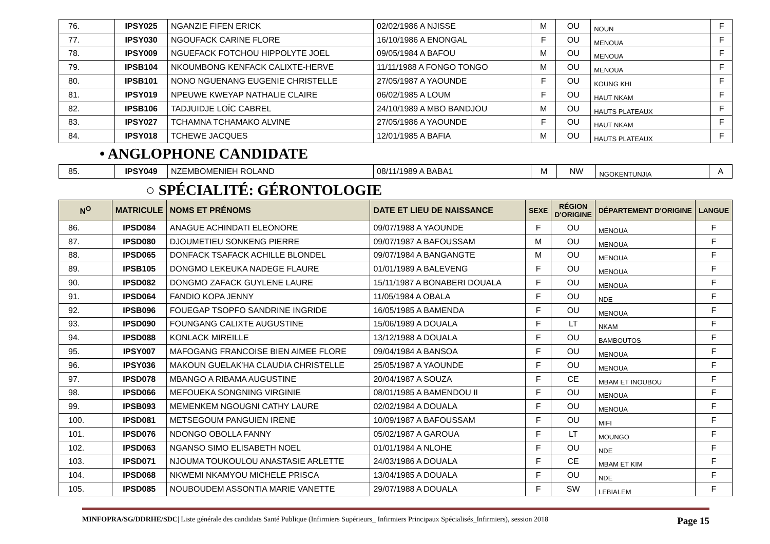| 76. | IPSY025 | NGANZIE FIFEN ERICK | 02/02/1986 A NJISSE | M | OU | NOUN | F |
| 77. | IPSY030 | NGOUFACK CARINE FLORE | 16/10/1986 A ENONGAL | F | OU | MENOUA | F |
| 78. | IPSY009 | NGUEFACK FOTCHOU HIPPOLYTE JOEL | 09/05/1984 A BAFOU | M | OU | MENOUA | F |
| 79. | IPSB104 | NKOUMBONG KENFACK CALIXTE-HERVE | 11/11/1988 A FONGO TONGO | M | OU | MENOUA | F |
| 80. | IPSB101 | NONO NGUENANG EUGENIE CHRISTELLE | 27/05/1987 A YAOUNDE | F | OU | KOUNG KHI | F |
| 81. | IPSY019 | NPEUWE KWEYAP NATHALIE CLAIRE | 06/02/1985 A LOUM | F | OU | HAUT NKAM | F |
| 82. | IPSB106 | TADJUIDJE LOÏC CABREL | 24/10/1989 A MBO BANDJOU | M | OU | HAUTS PLATEAUX | F |
| 83. | IPSY027 | TCHAMNA TCHAMAKO ALVINE | 27/05/1986 A YAOUNDE | F | OU | HAUT NKAM | F |
| 84. | IPSY018 | TCHEWE JACQUES | 12/01/1985 A BAFIA | M | OU | HAUTS PLATEAUX | F |
• ANGLOPHONE CANDIDATE
| 85. | IPSY049 | NZEMBOMENIEH ROLAND | 08/11/1989 A BABA1 | M | NW | NGOKENTUNJIA | A |
○ SPÉCIALITÉ: GÉRONTOLOGIE
| N<sup>O</sup> | MATRICULE | NOMS ET PRÉNOMS | DATE ET LIEU DE NAISSANCE | SEXE | RÉGION D'ORIGINE | DÉPARTEMENT D'ORIGINE | LANGUE |
| --- | --- | --- | --- | --- | --- | --- | --- |
| 86. | IPSD084 | ANAGUE ACHINDATI ELEONORE | 09/07/1988 A YAOUNDE | F | OU | MENOUA | F |
| 87. | IPSD080 | DJOUMETIEU SONKENG PIERRE | 09/07/1987 A BAFOUSSAM | M | OU | MENOUA | F |
| 88. | IPSD065 | DONFACK TSAFACK ACHILLE BLONDEL | 09/07/1984 A BANGANGTE | M | OU | MENOUA | F |
| 89. | IPSB105 | DONGMO LEKEUKA NADEGE FLAURE | 01/01/1989 A BALEVENG | F | OU | MENOUA | F |
| 90. | IPSD082 | DONGMO ZAFACK GUYLENE LAURE | 15/11/1987 A BONABERI DOUALA | F | OU | MENOUA | F |
| 91. | IPSD064 | FANDIO KOPA JENNY | 11/05/1984 A OBALA | F | OU | NDE | F |
| 92. | IPSB096 | FOUEGAP TSOPFO SANDRINE INGRIDE | 16/05/1985 A BAMENDA | F | OU | MENOUA | F |
| 93. | IPSD090 | FOUNGANG CALIXTE AUGUSTINE | 15/06/1989 A DOUALA | F | LT | NKAM | F |
| 94. | IPSD088 | KONLACK MIREILLE | 13/12/1988 A DOUALA | F | OU | BAMBOUTOS | F |
| 95. | IPSY007 | MAFOGANG FRANCOISE BIEN AIMEE FLORE | 09/04/1984 A BANSOA | F | OU | MENOUA | F |
| 96. | IPSY036 | MAKOUN GUELAK'HA CLAUDIA CHRISTELLE | 25/05/1987 A YAOUNDE | F | OU | MENOUA | F |
| 97. | IPSD078 | MBANGO A RIBAMA AUGUSTINE | 20/04/1987 A SOUZA | F | CE | MBAM ET INOUBOU | F |
| 98. | IPSD066 | MEFOUEKA SONGNING VIRGINIE | 08/01/1985 A BAMENDOU II | F | OU | MENOUA | F |
| 99. | IPSB093 | MEMENKEM NGOUGNI CATHY LAURE | 02/02/1984 A DOUALA | F | OU | MENOUA | F |
| 100. | IPSD081 | METSEGOUM PANGUIEN IRENE | 10/09/1987 A BAFOUSSAM | F | OU | MIFI | F |
| 101. | IPSD076 | NDONGO OBOLLA FANNY | 05/02/1987 A GAROUA | F | LT | MOUNGO | F |
| 102. | IPSD063 | NGANSO SIMO ELISABETH NOEL | 01/01/1984 A NLOHE | F | OU | NDE | F |
| 103. | IPSD071 | NJOUMA TOUKOULOU ANASTASIE ARLETTE | 24/03/1986 A DOUALA | F | CE | MBAM ET KIM | F |
| 104. | IPSD068 | NKWEMI NKAMYOU MICHELE PRISCA | 13/04/1985 A DOUALA | F | OU | NDE | F |
| 105. | IPSD085 | NOUBOUDEM ASSONTIA MARIE VANETTE | 29/07/1988 A DOUALA | F | SW | LEBIALEM | F |
MINFOPRA/SG/DDRHE/SDC| Liste générale des candidats Santé Publique (Infirmiers Supérieurs_ Infirmiers Principaux Spécialisés_Infirmiers), session 2018 Page 15